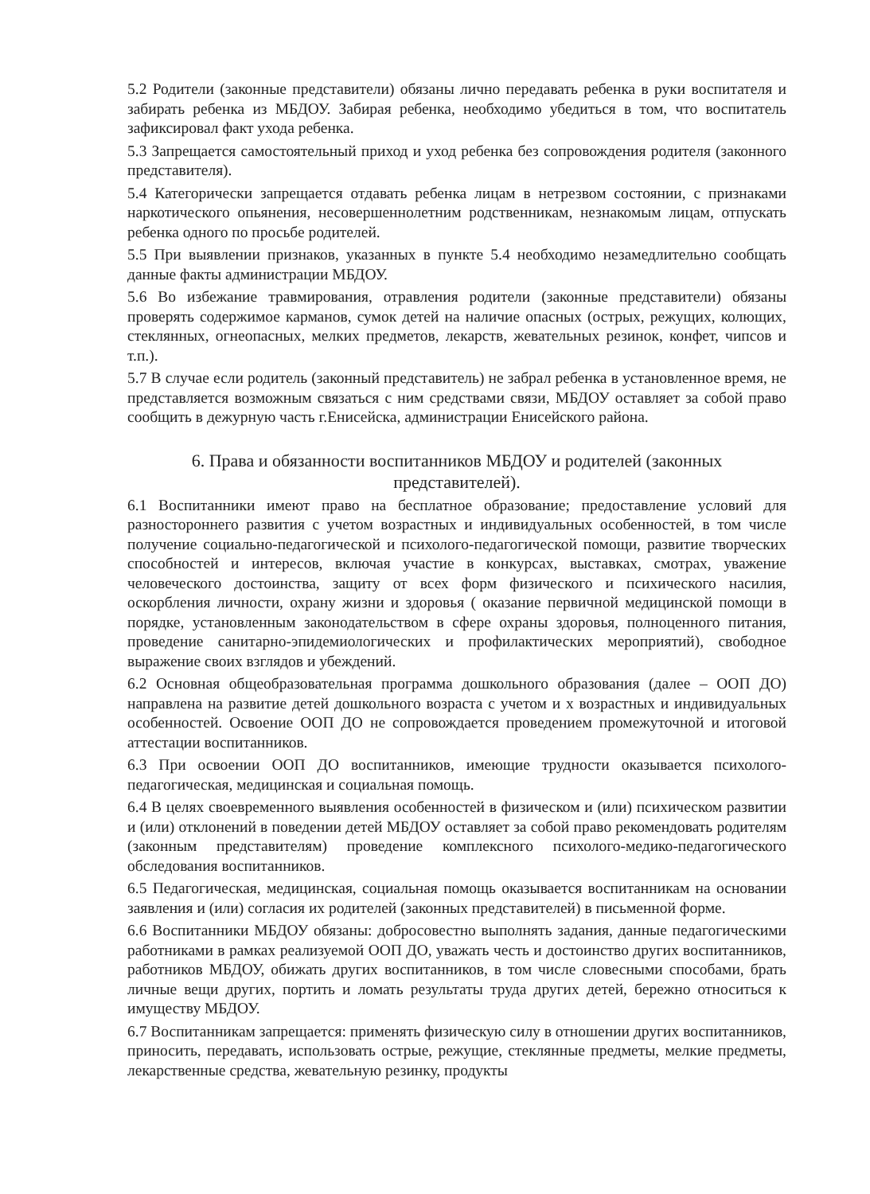5.2 Родители (законные представители) обязаны лично передавать ребенка в руки воспитателя и забирать ребенка из МБДОУ. Забирая ребенка, необходимо убедиться в том, что воспитатель зафиксировал факт ухода ребенка.
5.3 Запрещается самостоятельный приход и уход ребенка без сопровождения родителя (законного представителя).
5.4 Категорически запрещается отдавать ребенка лицам в нетрезвом состоянии, с признаками наркотического опьянения, несовершеннолетним родственникам, незнакомым лицам, отпускать ребенка одного по просьбе родителей.
5.5 При выявлении признаков, указанных в пункте 5.4 необходимо незамедлительно сообщать данные факты администрации МБДОУ.
5.6 Во избежание травмирования, отравления родители (законные представители) обязаны проверять содержимое карманов, сумок детей на наличие опасных (острых, режущих, колющих, стеклянных, огнеопасных, мелких предметов, лекарств, жевательных резинок, конфет, чипсов и т.п.).
5.7 В случае если родитель (законный представитель) не забрал ребенка в установленное время, не представляется возможным связаться с ним средствами связи, МБДОУ оставляет за собой право сообщить в дежурную часть г.Енисейска, администрации Енисейского района.
6. Права и обязанности воспитанников МБДОУ и родителей (законных представителей).
6.1 Воспитанники имеют право на бесплатное образование; предоставление условий для разностороннего развития с учетом возрастных и индивидуальных особенностей, в том числе получение социально-педагогической и психолого-педагогической помощи, развитие творческих способностей и интересов, включая участие в конкурсах, выставках, смотрах, уважение человеческого достоинства, защиту от всех форм физического и психического насилия, оскорбления личности, охрану жизни и здоровья ( оказание первичной медицинской помощи в порядке, установленным законодательством в сфере охраны здоровья, полноценного питания, проведение санитарно-эпидемиологических и профилактических мероприятий), свободное выражение своих взглядов и убеждений.
6.2 Основная общеобразовательная программа дошкольного образования (далее – ООП ДО) направлена на развитие детей дошкольного возраста с учетом и х возрастных и индивидуальных особенностей. Освоение ООП ДО не сопровождается проведением промежуточной и итоговой аттестации воспитанников.
6.3 При освоении ООП ДО воспитанников, имеющие трудности оказывается психолого-педагогическая, медицинская и социальная помощь.
6.4 В целях своевременного выявления особенностей в физическом и (или) психическом развитии и (или) отклонений в поведении детей МБДОУ оставляет за собой право рекомендовать родителям (законным представителям) проведение комплексного психолого-медико-педагогического обследования воспитанников.
6.5 Педагогическая, медицинская, социальная помощь оказывается воспитанникам на основании заявления и (или) согласия их родителей (законных представителей) в письменной форме.
6.6 Воспитанники МБДОУ обязаны: добросовестно выполнять задания, данные педагогическими работниками в рамках реализуемой ООП ДО, уважать честь и достоинство других воспитанников, работников МБДОУ, обижать других воспитанников, в том числе словесными способами, брать личные вещи других, портить и ломать результаты труда других детей, бережно относиться к имуществу МБДОУ.
6.7 Воспитанникам запрещается: применять физическую силу в отношении других воспитанников, приносить, передавать, использовать острые, режущие, стеклянные предметы, мелкие предметы, лекарственные средства, жевательную резинку, продукты